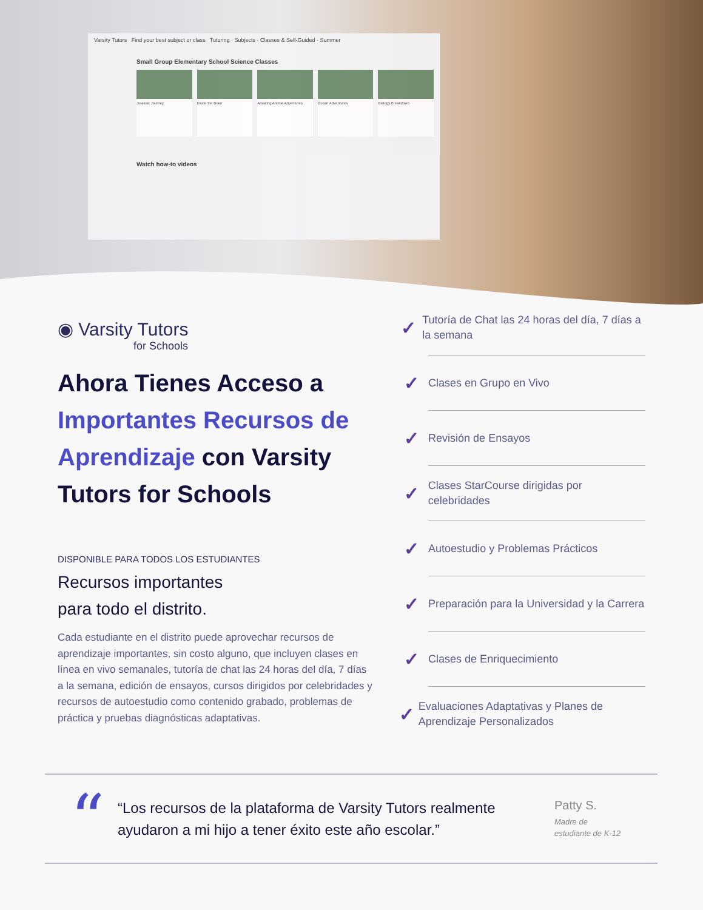Varsity Tutors Find your best subject or class Tutoring · Subjects · Classes & Self-Guided · Summer
Small Group Elementary School Science Classes
Jurassic Journey Inside the Brain Amazing Animal Adventures Ocean Adventures Biology Breakdown
Watch how-to videos
◉ Varsity Tutors
for Schools
Ahora Tienes Acceso a Importantes Recursos de Aprendizaje con Varsity Tutors for Schools
DISPONIBLE PARA TODOS LOS ESTUDIANTES
Recursos importantes
para todo el distrito.
Cada estudiante en el distrito puede aprovechar recursos de aprendizaje importantes, sin costo alguno, que incluyen clases en línea en vivo semanales, tutoría de chat las 24 horas del día, 7 días a la semana, edición de ensayos, cursos dirigidos por celebridades y recursos de autoestudio como contenido grabado, problemas de práctica y pruebas diagnósticas adaptativas.
✓ Tutoría de Chat las 24 horas del día, 7 días a la semana
✓ Clases en Grupo en Vivo
✓ Revisión de Ensayos
✓ Clases StarCourse dirigidas por celebridades
✓ Autoestudio y Problemas Prácticos
✓ Preparación para la Universidad y la Carrera
✓ Clases de Enriquecimiento
✓ Evaluaciones Adaptativas y Planes de Aprendizaje Personalizados
“
“Los recursos de la plataforma de Varsity Tutors realmente ayudaron a mi hijo a tener éxito este año escolar.”
Patty S.
Madre de
estudiante de K-12